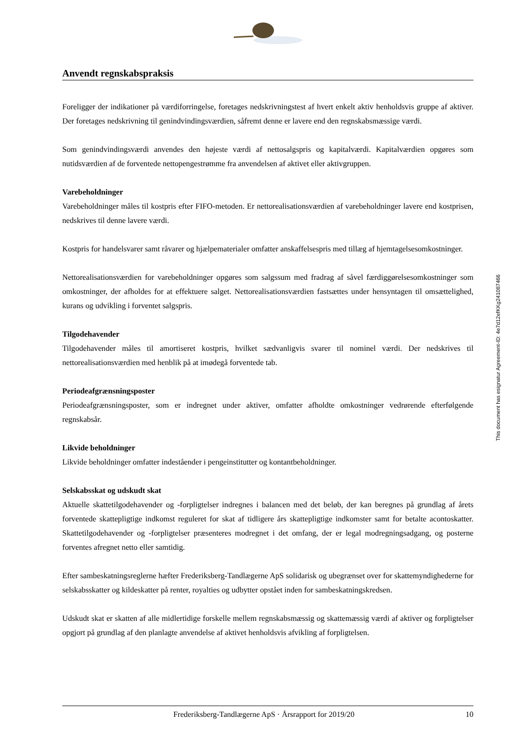Anvendt regnskabspraksis
Foreligger der indikationer på værdiforringelse, foretages nedskrivningstest af hvert enkelt aktiv henholdsvis gruppe af aktiver. Der foretages nedskrivning til genindvindingsværdien, såfremt denne er lavere end den regnskabsmæssige værdi.
Som genindvindingsværdi anvendes den højeste værdi af nettosalgspris og kapitalværdi. Kapitalværdien opgøres som nutidsværdien af de forventede nettopengestrømme fra anvendelsen af aktivet eller aktivgruppen.
Varebeholdninger
Varebeholdninger måles til kostpris efter FIFO-metoden. Er nettorealisationsværdien af varebeholdninger lavere end kostprisen, nedskrives til denne lavere værdi.
Kostpris for handelsvarer samt råvarer og hjælpematerialer omfatter anskaffelsespris med tillæg af hjemtagelsesomkostninger.
Nettorealisationsværdien for varebeholdninger opgøres som salgssum med fradrag af såvel færdiggørelsesomkostninger som omkostninger, der afholdes for at effektuere salget. Nettorealisationsværdien fastsættes under hensyntagen til omsættelighed, kurans og udvikling i forventet salgspris.
Tilgodehavender
Tilgodehavender måles til amortiseret kostpris, hvilket sædvanligvis svarer til nominel værdi. Der nedskrives til nettorealisationsværdien med henblik på at imødegå forventede tab.
Periodeafgrænsningsposter
Periodeafgrænsningsposter, som er indregnet under aktiver, omfatter afholdte omkostninger vedrørende efterfølgende regnskabsår.
Likvide beholdninger
Likvide beholdninger omfatter indeståender i pengeinstitutter og kontantbeholdninger.
Selskabsskat og udskudt skat
Aktuelle skattetilgodehavender og -forpligtelser indregnes i balancen med det beløb, der kan beregnes på grundlag af årets forventede skattepligtige indkomst reguleret for skat af tidligere års skattepligtige indkomster samt for betalte acontoskatter. Skattetilgodehavender og -forpligtelser præsenteres modregnet i det omfang, der er legal modregningsadgang, og posterne forventes afregnet netto eller samtidig.
Efter sambeskatningsreglerne hæfter Frederiksberg-Tandlægerne ApS solidarisk og ubegrænset over for skattemyndighederne for selskabsskatter og kildeskatter på renter, royalties og udbytter opstået inden for sambeskatningskredsen.
Udskudt skat er skatten af alle midlertidige forskelle mellem regnskabsmæssig og skattemæssig værdi af aktiver og forpligtelser opgjort på grundlag af den planlagte anvendelse af aktivet henholdsvis afvikling af forpligtelsen.
This document has esignatur Agreement-ID: 4e7d12efKKg241087466
Frederiksberg-Tandlægerne ApS · Årsrapport for 2019/20 10